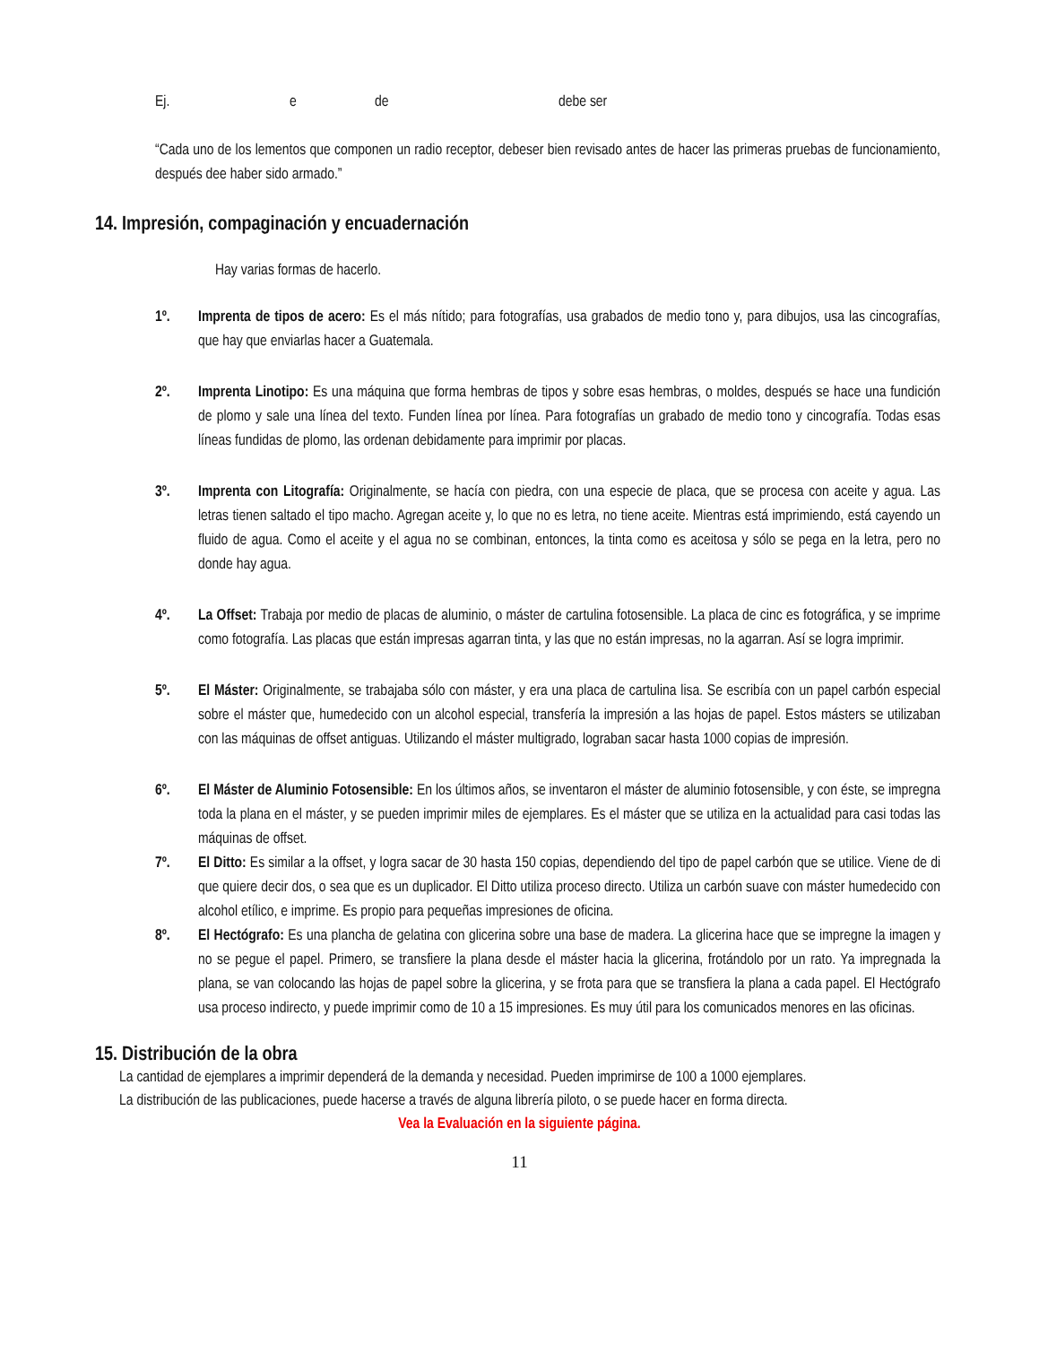Ej. e de debe ser
“Cada uno de los lementos que componen un radio receptor, debeser bien revisado antes de hacer las primeras pruebas de funcionamiento, después dee haber sido armado.”
14. Impresión, compaginación y encuadernación
Hay varias formas de hacerlo.
1º. Imprenta de tipos de acero: Es el más nítido; para fotografías, usa grabados de medio tono y, para dibujos, usa las cincografías, que hay que enviarlas hacer a Guatemala.
2º. Imprenta Linotipo: Es una máquina que forma hembras de tipos y sobre esas hembras, o moldes, después se hace una fundición de plomo y sale una línea del texto. Funden línea por línea. Para fotografías un grabado de medio tono y cincografía. Todas esas líneas fundidas de plomo, las ordenan debidamente para imprimir por placas.
3º. Imprenta con Litografía: Originalmente, se hacía con piedra, con una especie de placa, que se procesa con aceite y agua. Las letras tienen saltado el tipo macho. Agregan aceite y, lo que no es letra, no tiene aceite. Mientras está imprimiendo, está cayendo un fluido de agua. Como el aceite y el agua no se combinan, entonces, la tinta como es aceitosa y sólo se pega en la letra, pero no donde hay agua.
4º. La Offset: Trabaja por medio de placas de aluminio, o máster de cartulina fotosensible. La placa de cinc es fotográfica, y se imprime como fotografía. Las placas que están impresas agarran tinta, y las que no están impresas, no la agarran. Así se logra imprimir.
5º. El Máster: Originalmente, se trabajaba sólo con máster, y era una placa de cartulina lisa. Se escribía con un papel carbón especial sobre el máster que, humedecido con un alcohol especial, transfería la impresión a las hojas de papel. Estos másters se utilizaban con las máquinas de offset antiguas. Utilizando el máster multigrado, lograban sacar hasta 1000 copias de impresión.
6º. El Máster de Aluminio Fotosensible: En los últimos años, se inventaron el máster de aluminio fotosensible, y con éste, se impregna toda la plana en el máster, y se pueden imprimir miles de ejemplares. Es el máster que se utiliza en la actualidad para casi todas las máquinas de offset.
7º. El Ditto: Es similar a la offset, y logra sacar de 30 hasta 150 copias, dependiendo del tipo de papel carbón que se utilice. Viene de di que quiere decir dos, o sea que es un duplicador. El Ditto utiliza proceso directo. Utiliza un carbón suave con máster humedecido con alcohol etílico, e imprime. Es propio para pequeñas impresiones de oficina.
8º. El Hectógrafo: Es una plancha de gelatina con glicerina sobre una base de madera. La glicerina hace que se impregne la imagen y no se pegue el papel. Primero, se transfiere la plana desde el máster hacia la glicerina, frotándolo por un rato. Ya impregnada la plana, se van colocando las hojas de papel sobre la glicerina, y se frota para que se transfiera la plana a cada papel. El Hectógrafo usa proceso indirecto, y puede imprimir como de 10 a 15 impresiones. Es muy útil para los comunicados menores en las oficinas.
15. Distribución de la obra
La cantidad de ejemplares a imprimir dependerá de la demanda y necesidad. Pueden imprimirse de 100 a 1000 ejemplares.
La distribución de las publicaciones, puede hacerse a través de alguna librería piloto, o se puede hacer en forma directa.
Vea la Evaluación en la siguiente página.
11